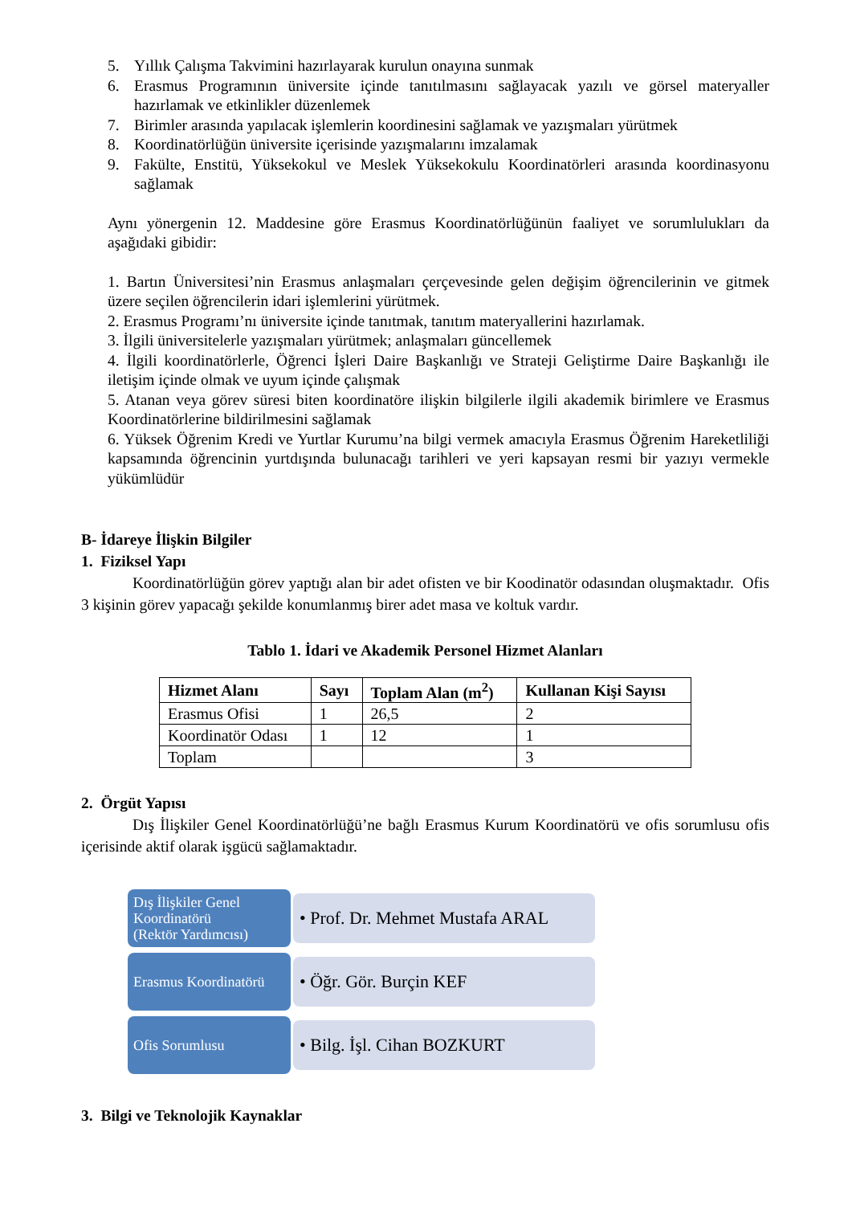5. Yıllık Çalışma Takvimini hazırlayarak kurulun onayına sunmak
6. Erasmus Programının üniversite içinde tanıtılmasını sağlayacak yazılı ve görsel materyaller hazırlamak ve etkinlikler düzenlemek
7. Birimler arasında yapılacak işlemlerin koordinesini sağlamak ve yazışmaları yürütmek
8. Koordinatörlüğün üniversite içerisinde yazışmalarını imzalamak
9. Fakülte, Enstitü, Yüksekokul ve Meslek Yüksekokulu Koordinatörleri arasında koordinasyonu sağlamak
Aynı yönergenin 12. Maddesine göre Erasmus Koordinatörlüğünün faaliyet ve sorumlulukları da aşağıdaki gibidir:
1. Bartın Üniversitesi’nin Erasmus anlaşmaları çerçevesinde gelen değişim öğrencilerinin ve gitmek üzere seçilen öğrencilerin idari işlemlerini yürütmek.
2. Erasmus Programı’nı üniversite içinde tanıtmak, tanıtım materyallerini hazırlamak.
3. İlgili üniversitelerle yazışmaları yürütmek; anlaşmaları güncellemek
4. İlgili koordinatörlerle, Öğrenci İşleri Daire Başkanlığı ve Strateji Geliştirme Daire Başkanlığı ile iletişim içinde olmak ve uyum içinde çalışmak
5. Atanan veya görev süresi biten koordinatöre ilişkin bilgilerle ilgili akademik birimlere ve Erasmus Koordinatörlerine bildirilmesini sağlamak
6. Yüksek Öğrenim Kredi ve Yurtlar Kurumu’na bilgi vermek amacıyla Erasmus Öğrenim Hareketliliği kapsamında öğrencinin yurtdışında bulunacağı tarihleri ve yeri kapsayan resmi bir yazıyı vermekle yükümlüdür
B- İdareye İlişkin Bilgiler
1. Fiziksel Yapı
Koordinatörlüğün görev yaptığı alan bir adet ofisten ve bir Koodinatör odasından oluşmaktadır. Ofis 3 kişinin görev yapacağı şekilde konumlanmış birer adet masa ve koltuk vardır.
Tablo 1. İdari ve Akademik Personel Hizmet Alanları
| Hizmet Alanı | Sayı | Toplam Alan (m<sup>2</sup>) | Kullanan Kişi Sayısı |
| --- | --- | --- | --- |
| Erasmus Ofisi | 1 | 26,5 | 2 |
| Koordinatör Odası | 1 | 12 | 1 |
| Toplam | | | 3 |
2. Örgüt Yapısı
Dış İlişkiler Genel Koordinatörlüğü’ne bağlı Erasmus Kurum Koordinatörü ve ofis sorumlusu ofis içerisinde aktif olarak işgücü sağlamaktadır.
Dış İlişkiler Genel Koordinatörü
(Rektör Yardımcısı)
• Prof. Dr. Mehmet Mustafa ARAL
Erasmus Koordinatörü
• Öğr. Gör. Burçin KEF
Ofis Sorumlusu
• Bilg. İşl. Cihan BOZKURT
3. Bilgi ve Teknolojik Kaynaklar